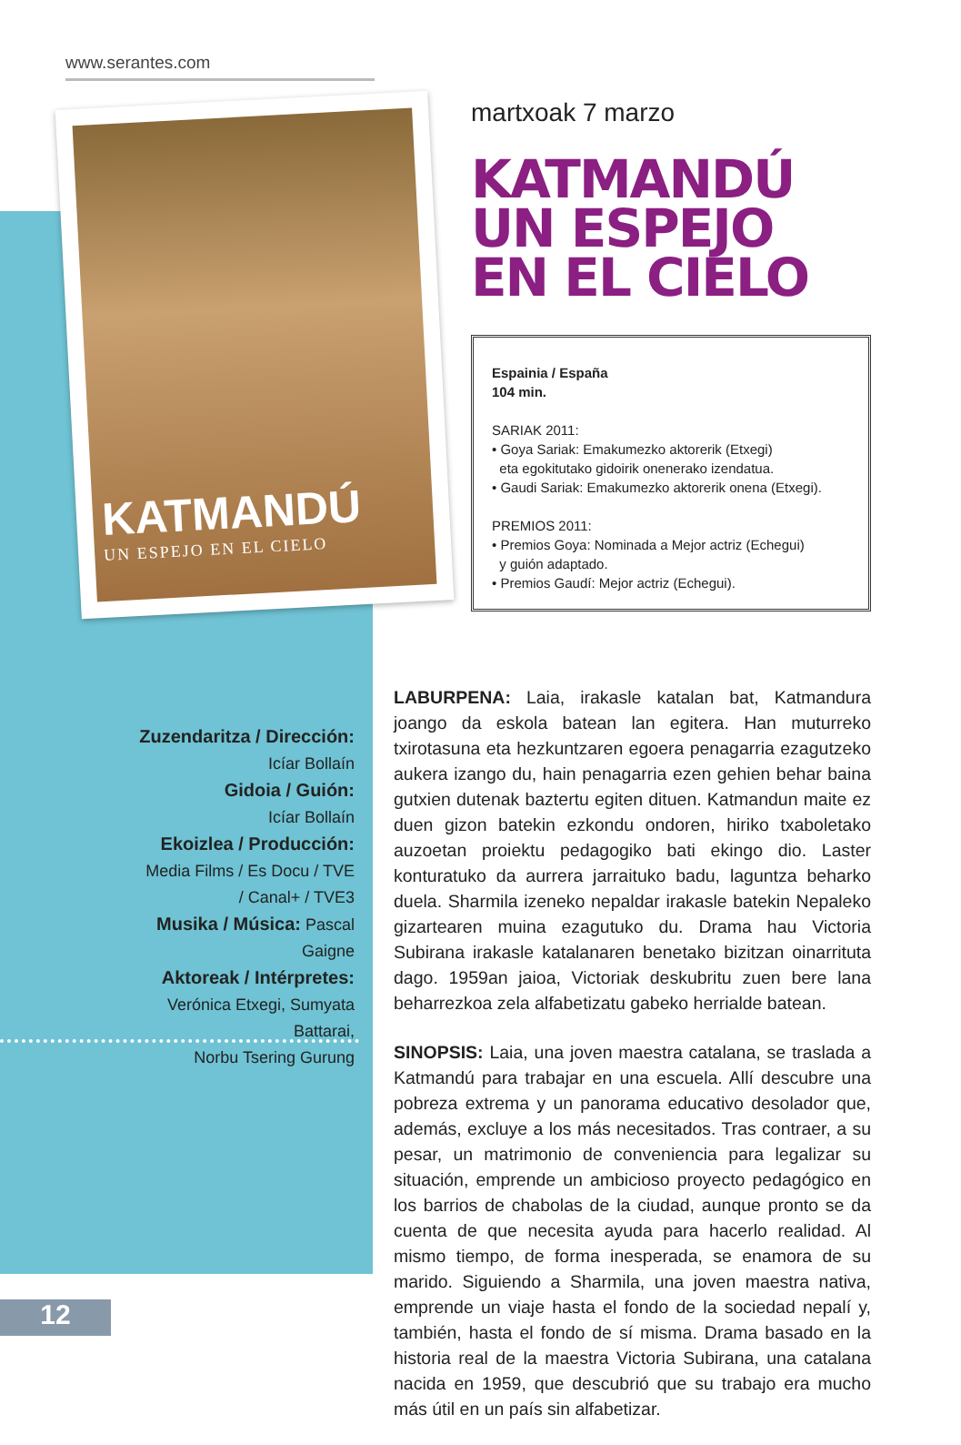www.serantes.com
KATMANDÚ
UN ESPEJO EN EL CIELO
martxoak 7 marzo
KATMANDÚ
UN ESPEJO
EN EL CIELO
Espainia / España
104 min.
SARIAK 2011:
• Goya Sariak: Emakumezko aktorerik (Etxegi)
eta egokitutako gidoirik onenerako izendatua.
• Gaudi Sariak: Emakumezko aktorerik onena (Etxegi).
PREMIOS 2011:
• Premios Goya: Nominada a Mejor actriz (Echegui)
y guión adaptado.
• Premios Gaudí: Mejor actriz (Echegui).
Zuzendaritza / Dirección:
Icíar Bollaín
Gidoia / Guión:
Icíar Bollaín
Ekoizlea / Producción:
Media Films / Es Docu / TVE
/ Canal+ / TVE3
Musika / Música: Pascal Gaigne
Aktoreak / Intérpretes:
Verónica Etxegi, Sumyata Battarai,
Norbu Tsering Gurung
LABURPENA: Laia, irakasle katalan bat, Katmandura joango da eskola batean lan egitera. Han muturreko txirotasuna eta hezkuntzaren egoera penagarria ezagutzeko aukera izango du, hain penagarria ezen gehien behar baina gutxien dutenak baztertu egiten dituen. Katmandun maite ez duen gizon batekin ezkondu ondoren, hiriko txaboletako auzoetan proiektu pedagogiko bati ekingo dio. Laster konturatuko da aurrera jarraituko badu, laguntza beharko duela. Sharmila izeneko nepaldar irakasle batekin Nepaleko gizartearen muina ezagutuko du. Drama hau Victoria Subirana irakasle katalanaren benetako bizitzan oinarrituta dago. 1959an jaioa, Victoriak deskubritu zuen bere lana beharrezkoa zela alfabetizatu gabeko herrialde batean.
SINOPSIS: Laia, una joven maestra catalana, se traslada a Katmandú para trabajar en una escuela. Allí descubre una pobreza extrema y un panorama educativo desolador que, además, excluye a los más necesitados. Tras contraer, a su pesar, un matrimonio de conveniencia para legalizar su situación, emprende un ambicioso proyecto pedagógico en los barrios de chabolas de la ciudad, aunque pronto se da cuenta de que necesita ayuda para hacerlo realidad. Al mismo tiempo, de forma inesperada, se enamora de su marido. Siguiendo a Sharmila, una joven maestra nativa, emprende un viaje hasta el fondo de la sociedad nepalí y, también, hasta el fondo de sí misma. Drama basado en la historia real de la maestra Victoria Subirana, una catalana nacida en 1959, que descubrió que su trabajo era mucho más útil en un país sin alfabetizar.
12